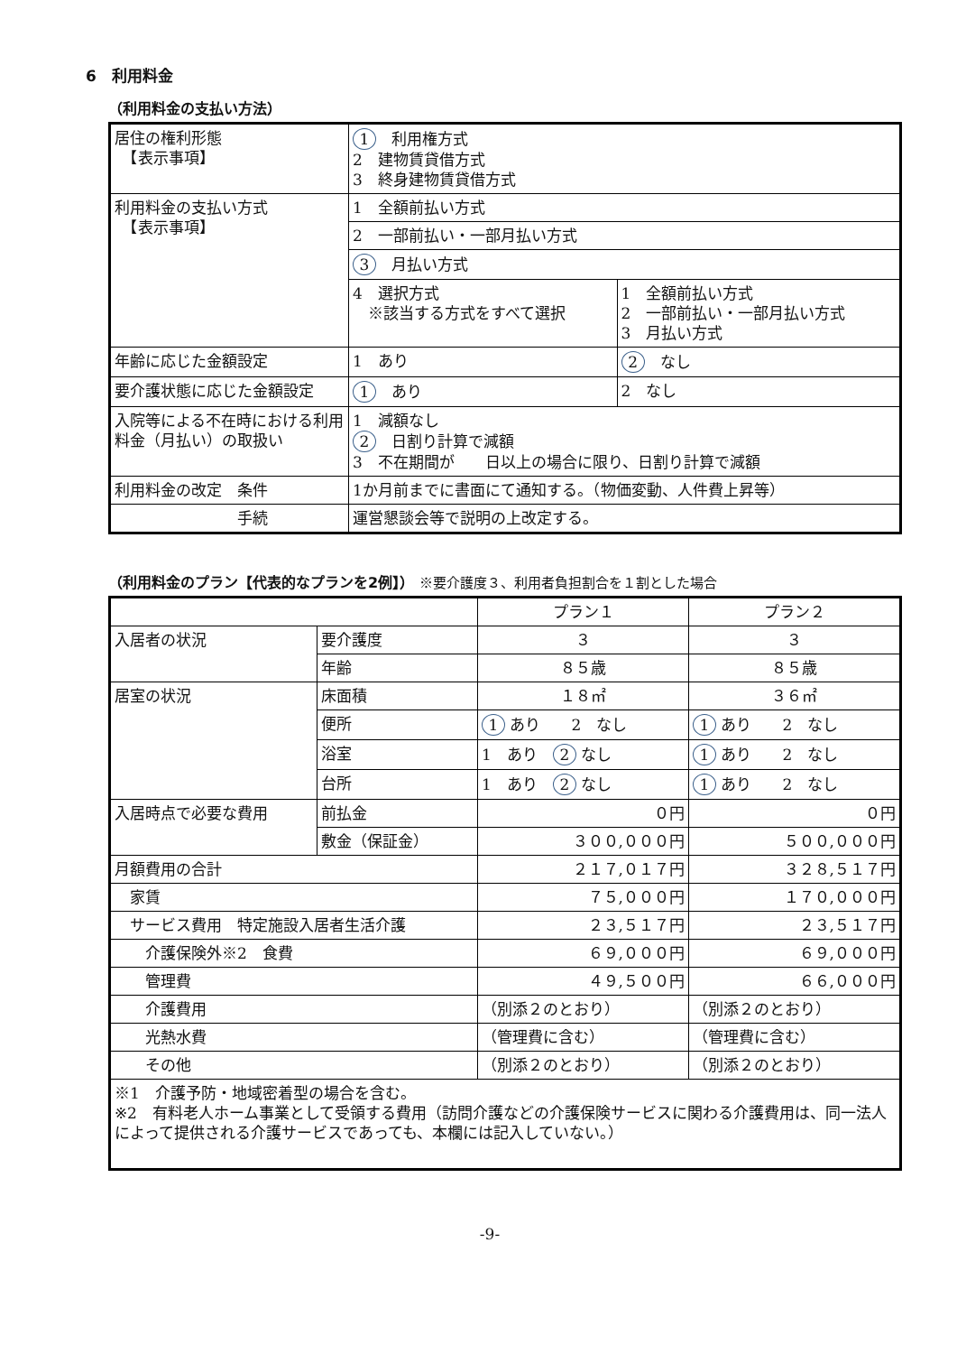6　利用料金
（利用料金の支払い方法）
| 居住の権利形態 【表示事項】 | 1 利用権方式 2 建物賃貸借方式 3 終身建物賃貸借方式 | |
| 利用料金の支払い方式 【表示事項】 | 1 全額前払い方式 | |
| | 2 一部前払い・一部月払い方式 | |
| | 3 月払い方式 | |
| | 4 選択方式 ※該当する方式をすべて選択 | 1 全額前払い方式 2 一部前払い・一部月払い方式 3 月払い方式 |
| 年齢に応じた金額設定 | 1 あり | 2 なし |
| 要介護状態に応じた金額設定 | 1 あり | 2 なし |
| 入院等による不在時における利用料金（月払い）の取扱い | 1 減額なし 2 日割り計算で減額 3 不在期間が 日以上の場合に限り、日割り計算で減額 | |
| 利用料金の改定 条件 | 1か月前までに書面にて通知する。（物価変動、人件費上昇等） | |
| 手続 | 運営懇談会等で説明の上改定する。 | |
（利用料金のプラン【代表的なプランを2例】） ※要介護度３、利用者負担割合を１割とした場合
| | | プラン１ | プラン２ |
| 入居者の状況 | 要介護度 | ３ | ３ |
| | 年齢 | ８５歳 | ８５歳 |
| 居室の状況 | 床面積 | １８㎡ | ３６㎡ |
| | 便所 | 1 あり 2 なし | 1 あり 2 なし |
| | 浴室 | 1 あり 2 なし | 1 あり 2 なし |
| | 台所 | 1 あり 2 なし | 1 あり 2 なし |
| 入居時点で必要な費用 | 前払金 | ０円 | ０円 |
| | 敷金（保証金） | ３００,０００円 | ５００,０００円 |
| 月額費用の合計 | | ２１７,０１７円 | ３２８,５１７円 |
| 家賃 | | ７５,０００円 | １７０,０００円 |
| サービス費用 特定施設入居者生活介護 | | ２３,５１７円 | ２３,５１７円 |
| 介護保険外※2 食費 | | ６９,０００円 | ６９,０００円 |
| 管理費 | | ４９,５００円 | ６６,０００円 |
| 介護費用 | | （別添２のとおり） | （別添２のとおり） |
| 光熱水費 | | （管理費に含む） | （管理費に含む） |
| その他 | | （別添２のとおり） | （別添２のとおり） |
| ※1 介護予防・地域密着型の場合を含む。 ※2 有料老人ホーム事業として受領する費用（訪問介護などの介護保険サービスに関わる介護費用は、同一法人によって提供される介護サービスであっても、本欄には記入していない。） | | | |
-9-